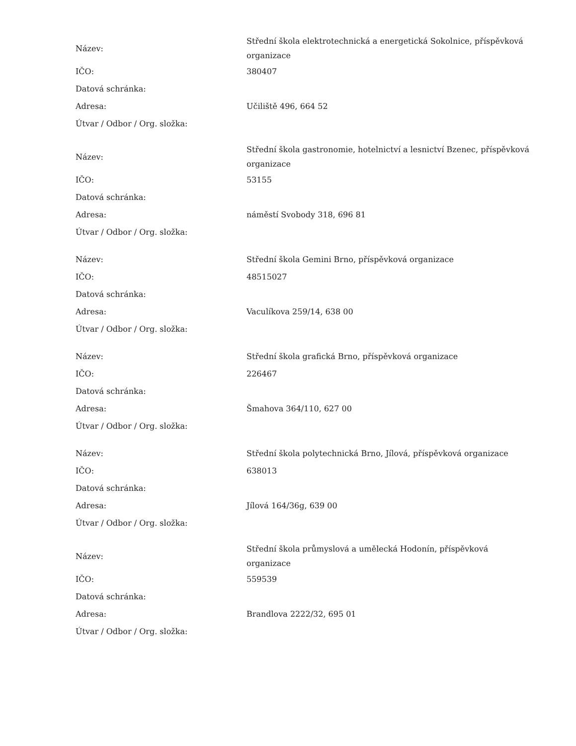| Název: | Střední škola elektrotechnická a energetická Sokolnice, příspěvková organizace |
| IČO: | 380407 |
| Datová schránka: | |
| Adresa: | Učiliště 496, 664 52 |
| Útvar / Odbor / Org. složka: | |
| Název: | Střední škola gastronomie, hotelnictví a lesnictví Bzenec, příspěvková organizace |
| IČO: | 53155 |
| Datová schránka: | |
| Adresa: | náměstí Svobody 318, 696 81 |
| Útvar / Odbor / Org. složka: | |
| Název: | Střední škola Gemini Brno, příspěvková organizace |
| IČO: | 48515027 |
| Datová schránka: | |
| Adresa: | Vaculíkova 259/14, 638 00 |
| Útvar / Odbor / Org. složka: | |
| Název: | Střední škola grafická Brno, příspěvková organizace |
| IČO: | 226467 |
| Datová schránka: | |
| Adresa: | Šmahova 364/110, 627 00 |
| Útvar / Odbor / Org. složka: | |
| Název: | Střední škola polytechnická Brno, Jílová, příspěvková organizace |
| IČO: | 638013 |
| Datová schránka: | |
| Adresa: | Jílová 164/36g, 639 00 |
| Útvar / Odbor / Org. složka: | |
| Název: | Střední škola průmyslová a umělecká Hodonín, příspěvková organizace |
| IČO: | 559539 |
| Datová schránka: | |
| Adresa: | Brandlova 2222/32, 695 01 |
| Útvar / Odbor / Org. složka: | |